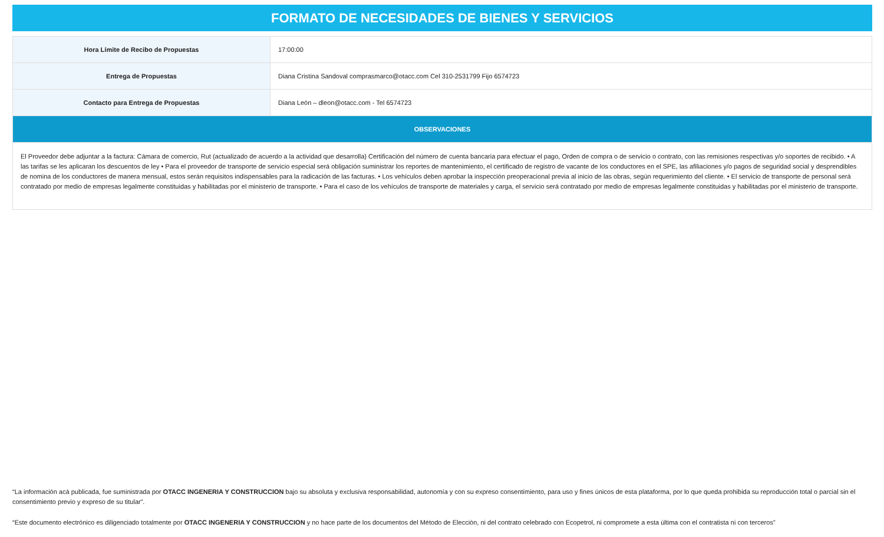FORMATO DE NECESIDADES DE BIENES Y SERVICIOS
| Hora Límite de Recibo de Propuestas | 17:00:00 |
| Entrega de Propuestas | Diana Cristina Sandoval comprasmarco@otacc.com Cel 310-2531799 Fijo 6574723 |
| Contacto para Entrega de Propuestas | Diana León – dleon@otacc.com - Tel 6574723 |
| OBSERVACIONES | |
| El Proveedor debe adjuntar a la factura: Cámara de comercio, Rut (actualizado de acuerdo a la actividad que desarrolla) Certificación del número de cuenta bancaria para efectuar el pago, Orden de compra o de servicio o contrato, con las remisiones respectivas y/o soportes de recibido. • A las tarifas se les aplicaran los descuentos de ley • Para el proveedor de transporte de servicio especial será obligación suministrar los reportes de mantenimiento, el certificado de registro de vacante de los conductores en el SPE, las afiliaciones y/o pagos de seguridad social y desprendibles de nomina de los conductores de manera mensual, estos serán requisitos indispensables para la radicación de las facturas. • Los vehículos deben aprobar la inspección preoperacional previa al inicio de las obras, según requerimiento del cliente. • El servicio de transporte de personal será contratado por medio de empresas legalmente constituidas y habilitadas por el ministerio de transporte. • Para el caso de los vehículos de transporte de materiales y carga, el servicio será contratado por medio de empresas legalmente constituidas y habilitadas por el ministerio de transporte. | |
“La información acá publicada, fue suministrada por OTACC INGENERIA Y CONSTRUCCION bajo su absoluta y exclusiva responsabilidad, autonomía y con su expreso consentimiento, para uso y fines únicos de esta plataforma, por lo que queda prohibida su reproducción total o parcial sin el consentimiento previo y expreso de su titular”.
“Este documento electrónico es diligenciado totalmente por OTACC INGENERIA Y CONSTRUCCION y no hace parte de los documentos del Método de Elección, ni del contrato celebrado con Ecopetrol, ni compromete a esta última con el contratista ni con terceros”